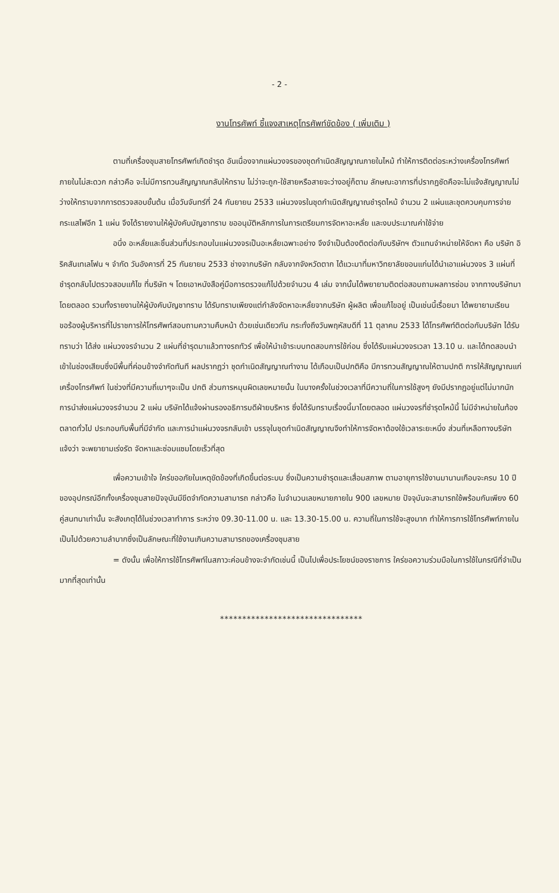- 2 -
งานโทรศัพท์ ชี้แจงสาเหตุโทรศัพท์ขัดข้อง ( เพิ่มเติม )
ตามที่เครื่องชุมสายโทรศัพท์เกิดชำรุด อันเนื่องจากแผ่นวงจรของชุดกำเนิดสัญญาณภายในไหม้ ทำให้การติดต่อระหว่างเครื่องโทรศัพท์ภายในไม่สะดวก กล่าวคือ จะไม่มีการทวนสัญญาณกลับให้ทราบ ไม่ว่าจะถูก-ใช้สายหรือสายจะว่างอยู่ก็ตาม ลักษณะอาการที่ปรากฏชัดคือจะไม่แจ้งสัญญาณไม่ว่างให้ทราบจากการตรวจสอบขั้นต้น เมื่อวันจันทร์ที่ 24 กันยายน 2533 แผ่นวงจรในชุดกำเนิดสัญญาณชำรุดไหม้ จำนวน 2 แผ่นและชุดควบคุมการจ่าย กระแสไฟอีก 1 แผ่น จึงได้รายงานให้ผู้บังคับบัญชาทราบ ขออนุมัติหลักการในการเตรียมการจัดหาอะหลั่ย และงบประมาณค่าใช้จ่าย
อนึ่ง อะหลั่ยและชิ้นส่วนที่ประกอบในแผ่นวงจรเป็นอะหลั่ยเฉพาะอย่าง จึงจำเป็นต้องติดต่อกับบริษัทฯ ตัวแทนจำหน่ายให้จัดหา คือ บริษัท อิริคสันเทเลโฟน ฯ จำกัด วันอังคารที่ 25 กันยายน 2533 ช่างจากบริษัท กลับจากจังหวัดตาก ได้แวะมาที่มหาวิทยาลัยขอนแก่นได้นำเอาแผ่นวงจร 3 แผ่นที่ชำรุดกลับไปตรวจสอบแก้ไข ที่บริษัท ฯ โดยเอาหนังสือคู่มือการตรวจแก้ไปด้วยจำนวน 4 เล่ม จากนั้นได้พยายามติดต่อสอบถามผลการซ่อม จากทางบริษัทมาโดยตลอด รวมทั้งรายงานให้ผู้บังคับบัญชาทราบ ได้รับทราบเพียงแต่กำลังจัดหาอะหลั่ยจากบริษัท ผู้ผลิต เพื่อแก้ไขอยู่ เป็นเช่นนี้เรื่อยมา ได้พยายามเรียนขอร้องผู้บริหารที่ไปราชการให้โทรศัพท์สอบถามความคืบหน้า ด้วยเช่นเดียวกัน กระทั่งถึงวันพฤหัสบดีที่ 11 ตุลาคม 2533 ได้โทรศัพท์ติดต่อกับบริษัท ได้รับทราบว่า ได้ส่ง แผ่นวงจรจำนวน 2 แผ่นที่ชำรุดมาแล้วทางรถทัวร์ เพื่อให้นำเข้าระบบทดสอบการใช้ก่อน ซึ่งได้รับแผ่นวงจรเวลา 13.10 น. และได้ทดสอบนำเข้าในช่องเสียบซึ่งมีพื้นที่ค่อนข้างจำกัดทันที ผลปรากฏว่า ชุดกำเนิดสัญญาณทำงาน ได้เกือบเป็นปกติคือ มีการทวนสัญญาณให้ตามปกติ การให้สัญญาณแก่เครื่องโทรศัพท์ ในช่วงที่มีความถี่เบาๆจะเป็น ปกติ ส่วนการหมุนผิดเลขหมายนั้น ในบางครั้งในช่วงเวลาที่มีความถี่ในการใช้สูงๆ ยังมีปรากฏอยู่แต่ไม่มากนัก การนำส่งแผ่นวงจรจำนวน 2 แผ่น บริษัทได้แจ้งผ่านรองอธิการบดีฝ่ายบริหาร ซึ่งได้รับทราบเรื่องนี้มาโดยตลอด แผ่นวงจรที่ชำรุดไหม้นี้ ไม่มีจำหน่ายในท้องตลาดทั่วไป ประกอบกับพื้นที่มีจำกัด และการนำแผ่นวงจรกลับเข้า บรรจุในชุดกำเนิดสัญญาณจึงทำให้การจัดหาต้องใช้เวลาระยะหนึ่ง ส่วนที่เหลือทางบริษัทแจ้งว่า จะพยายามเร่งรัด จัดหาและซ่อมแซมโดยเร็วที่สุด
เพื่อความเข้าใจ ใคร่ขออภัยในเหตุขัดข้องที่เกิดขึ้นต่อระบบ ซึ่งเป็นความชำรุดและเสื่อมสภาพ ตามอายุการใช้งานมานานเกือบจะครบ 10 ปี ของอุปกรณ์อีกทั้งเครื่องชุมสายปัจจุบันมีขีดจำกัดความสามารถ กล่าวคือ ในจำนวนเลขหมายภายใน 900 เลขหมาย ปัจจุบันจะสามารถใช้พร้อมกันเพียง 60 คู่สนทนาเท่านั้น จะสังเกตุได้ในช่วงเวลาทำการ ระหว่าง 09.30-11.00 น. และ 13.30-15.00 น. ความถี่ในการใช้จะสูงมาก ทำให้การการใช้โทรศัพท์ภายในเป็นไปด้วยความลำบากซึ่งเป็นลักษณะที่ใช้งานเกินความสามารถของเครื่องชุมสาย
= ดังนั้น เพื่อให้การใช้โทรศัพท์ในสภาวะค่อนข้างจะจำกัดเช่นนี้ เป็นไปเพื่อประโยชน์ของราชการ ใคร่ขอความร่วมมือในการใช้ในกรณีที่จำเป็นมากที่สุดเท่านั้น
********************************